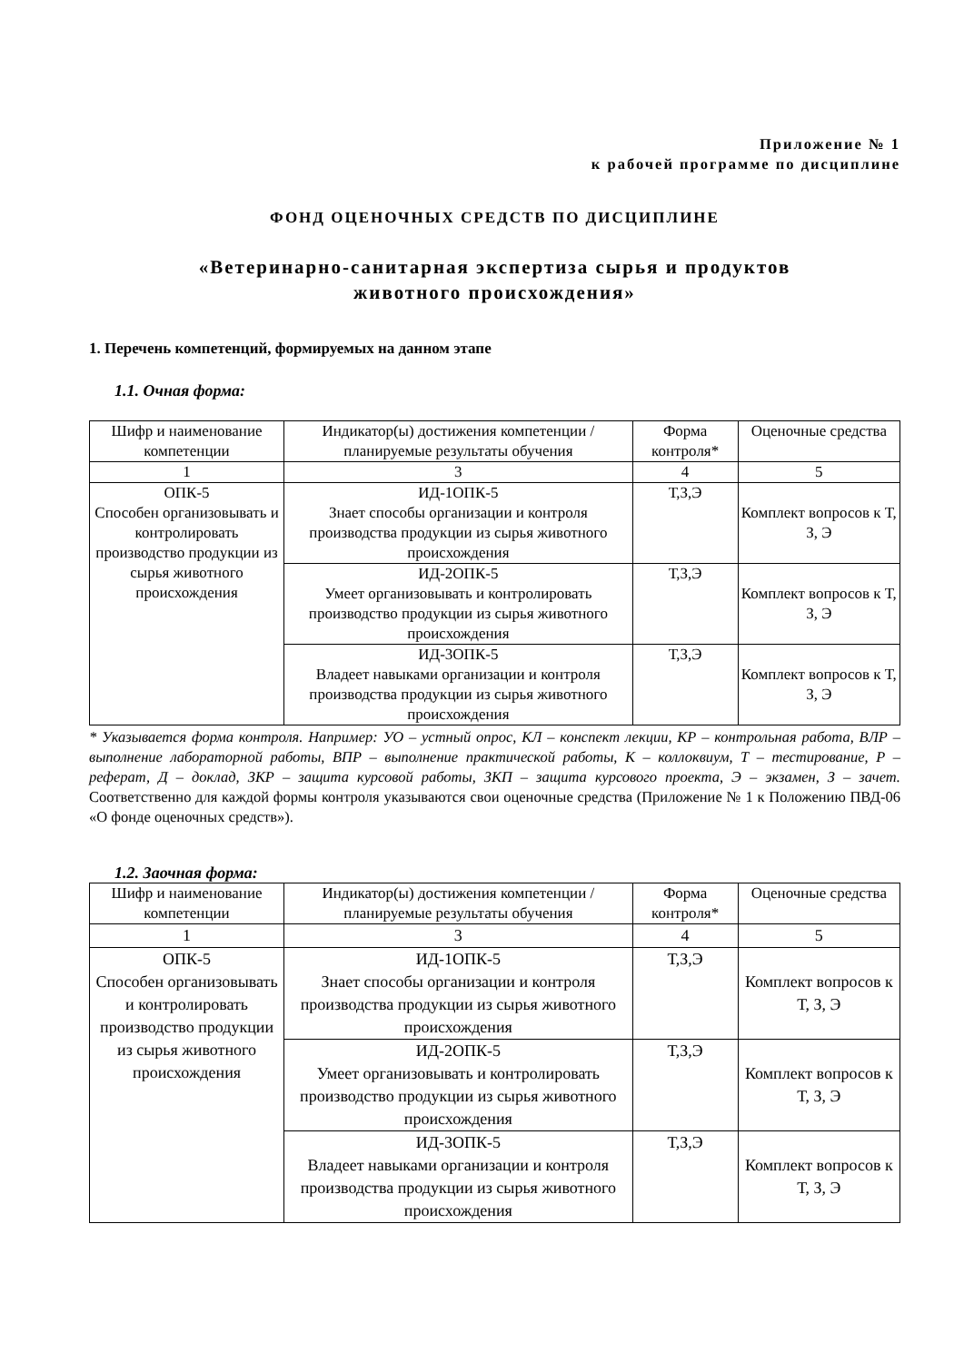Приложение № 1
к рабочей программе по дисциплине
ФОНД ОЦЕНОЧНЫХ СРЕДСТВ ПО ДИСЦИПЛИНЕ
«Ветеринарно-санитарная экспертиза сырья и продуктов
животного происхождения»
1. Перечень компетенций, формируемых на данном этапе
1.1. Очная форма:
| Шифр и наименование компетенции | Индикатор(ы) достижения компетенции / планируемые результаты обучения | Форма контроля* | Оценочные средства |
| 1 | 3 | 4 | 5 |
| ОПК-5 Способен организовывать и контролировать производство продукции из сырья животного происхождения | ИД-1ОПК-5 Знает способы организации и контроля производства продукции из сырья животного происхождения | Т,З,Э | Комплект вопросов к Т, З, Э |
| | ИД-2ОПК-5 Умеет организовывать и контролировать производство продукции из сырья животного происхождения | Т,З,Э | Комплект вопросов к Т, З, Э |
| | ИД-3ОПК-5 Владеет навыками организации и контроля производства продукции из сырья животного происхождения | Т,З,Э | Комплект вопросов к Т, З, Э |
* Указывается форма контроля. Например: УО – устный опрос, КЛ – конспект лекции, КР – контрольная работа, ВЛР – выполнение лабораторной работы, ВПР – выполнение практической работы, К – коллоквиум, Т – тестирование, Р – реферат, Д – доклад, ЗКР – защита курсовой работы, ЗКП – защита курсового проекта, Э – экзамен, З – зачет. Соответственно для каждой формы контроля указываются свои оценочные средства (Приложение № 1 к Положению ПВД-06 «О фонде оценочных средств»).
1.2. Заочная форма:
| Шифр и наименование компетенции | Индикатор(ы) достижения компетенции / планируемые результаты обучения | Форма контроля* | Оценочные средства |
| 1 | 3 | 4 | 5 |
| ОПК-5 Способен организовывать и контролировать производство продукции из сырья животного происхождения | ИД-1ОПК-5 Знает способы организации и контроля производства продукции из сырья животного происхождения | Т,З,Э | Комплект вопросов к Т, З, Э |
| | ИД-2ОПК-5 Умеет организовывать и контролировать производство продукции из сырья животного происхождения | Т,З,Э | Комплект вопросов к Т, З, Э |
| | ИД-3ОПК-5 Владеет навыками организации и контроля производства продукции из сырья животного происхождения | Т,З,Э | Комплект вопросов к Т, З, Э |